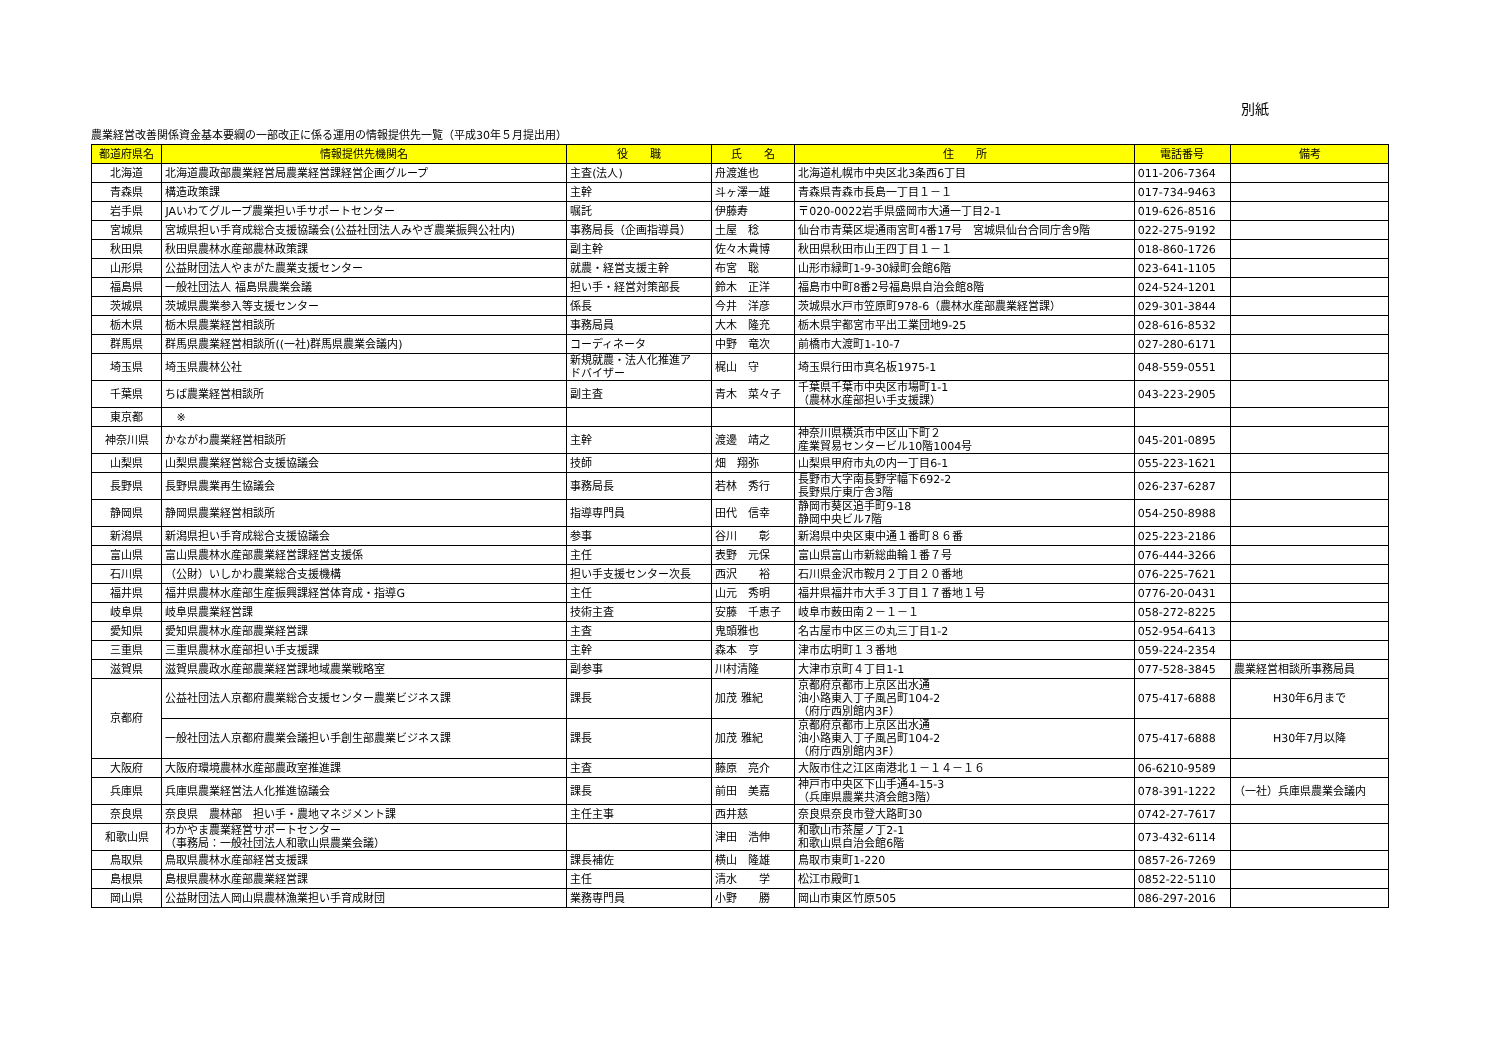別紙
農業経営改善関係資金基本要綱の一部改正に係る運用の情報提供先一覧（平成30年５月提出用）
| 都道府県名 | 情報提供先機関名 | 役 職 | 氏 名 | 住 所 | 電話番号 | 備考 |
| --- | --- | --- | --- | --- | --- | --- |
| 北海道 | 北海道農政部農業経営局農業経営課経営企画グループ | 主査(法人) | 舟渡進也 | 北海道札幌市中央区北3条西6丁目 | 011-206-7364 | |
| 青森県 | 構造政策課 | 主幹 | 斗ヶ澤一雄 | 青森県青森市長島一丁目１－１ | 017-734-9463 | |
| 岩手県 | JAいわてグループ農業担い手サポートセンター | 嘱託 | 伊藤寿 | 〒020-0022岩手県盛岡市大通一丁目2-1 | 019-626-8516 | |
| 宮城県 | 宮城県担い手育成総合支援協議会(公益社団法人みやぎ農業振興公社内) | 事務局長（企画指導員） | 土屋 稔 | 仙台市青葉区堤通雨宮町4番17号 宮城県仙台合同庁舎9階 | 022-275-9192 | |
| 秋田県 | 秋田県農林水産部農林政策課 | 副主幹 | 佐々木貴博 | 秋田県秋田市山王四丁目１－１ | 018-860-1726 | |
| 山形県 | 公益財団法人やまがた農業支援センター | 就農・経営支援主幹 | 布宮 聡 | 山形市緑町1-9-30緑町会館6階 | 023-641-1105 | |
| 福島県 | 一般社団法人 福島県農業会議 | 担い手・経営対策部長 | 鈴木 正洋 | 福島市中町8番2号福島県自治会館8階 | 024-524-1201 | |
| 茨城県 | 茨城県農業参入等支援センター | 係長 | 今井 洋彦 | 茨城県水戸市笠原町978-6（農林水産部農業経営課） | 029-301-3844 | |
| 栃木県 | 栃木県農業経営相談所 | 事務局員 | 大木 隆充 | 栃木県宇都宮市平出工業団地9-25 | 028-616-8532 | |
| 群馬県 | 群馬県農業経営相談所((一社)群馬県農業会議内) | コーディネータ | 中野 竜次 | 前橋市大渡町1-10-7 | 027-280-6171 | |
| 埼玉県 | 埼玉県農林公社 | 新規就農・法人化推進ア ドバイザー | 梶山 守 | 埼玉県行田市真名板1975-1 | 048-559-0551 | |
| 千葉県 | ちば農業経営相談所 | 副主査 | 青木 菜々子 | 千葉県千葉市中央区市場町1-1 （農林水産部担い手支援課） | 043-223-2905 | |
| 東京都 | ※ | | | | | |
| 神奈川県 | かながわ農業経営相談所 | 主幹 | 渡邊 靖之 | 神奈川県横浜市中区山下町２ 産業貿易センタービル10階1004号 | 045-201-0895 | |
| 山梨県 | 山梨県農業経営総合支援協議会 | 技師 | 畑 翔弥 | 山梨県甲府市丸の内一丁目6-1 | 055-223-1621 | |
| 長野県 | 長野県農業再生協議会 | 事務局長 | 若林 秀行 | 長野市大字南長野字幅下692-2 長野県庁東庁舎3階 | 026-237-6287 | |
| 静岡県 | 静岡県農業経営相談所 | 指導専門員 | 田代 信幸 | 静岡市葵区追手町9-18 静岡中央ビル7階 | 054-250-8988 | |
| 新潟県 | 新潟県担い手育成総合支援協議会 | 参事 | 谷川 彰 | 新潟県中央区東中通１番町８６番 | 025-223-2186 | |
| 富山県 | 富山県農林水産部農業経営課経営支援係 | 主任 | 表野 元保 | 富山県富山市新総曲輪１番７号 | 076-444-3266 | |
| 石川県 | （公財）いしかわ農業総合支援機構 | 担い手支援センター次長 | 西沢 裕 | 石川県金沢市鞍月２丁目２０番地 | 076-225-7621 | |
| 福井県 | 福井県農林水産部生産振興課経営体育成・指導G | 主任 | 山元 秀明 | 福井県福井市大手３丁目１７番地１号 | 0776-20-0431 | |
| 岐阜県 | 岐阜県農業経営課 | 技術主査 | 安藤 千恵子 | 岐阜市薮田南２－１－１ | 058-272-8225 | |
| 愛知県 | 愛知県農林水産部農業経営課 | 主査 | 鬼頭雅也 | 名古屋市中区三の丸三丁目1-2 | 052-954-6413 | |
| 三重県 | 三重県農林水産部担い手支援課 | 主幹 | 森本 亨 | 津市広明町１３番地 | 059-224-2354 | |
| 滋賀県 | 滋賀県農政水産部農業経営課地域農業戦略室 | 副参事 | 川村清隆 | 大津市京町４丁目1-1 | 077-528-3845 | 農業経営相談所事務局員 |
| 京都府 | 公益社団法人京都府農業総合支援センター農業ビジネス課 | 課長 | 加茂 雅紀 | 京都府京都市上京区出水通 油小路東入丁子風呂町104-2 （府庁西別館内3F） | 075-417-6888 | H30年6月まで |
| | 一般社団法人京都府農業会議担い手創生部農業ビジネス課 | 課長 | 加茂 雅紀 | 京都府京都市上京区出水通 油小路東入丁子風呂町104-2 （府庁西別館内3F） | 075-417-6888 | H30年7月以降 |
| 大阪府 | 大阪府環境農林水産部農政室推進課 | 主査 | 藤原 亮介 | 大阪市住之江区南港北１－１４－１６ | 06-6210-9589 | |
| 兵庫県 | 兵庫県農業経営法人化推進協議会 | 課長 | 前田 美嘉 | 神戸市中央区下山手通4-15-3 （兵庫県農業共済会館3階） | 078-391-1222 | （一社）兵庫県農業会議内 |
| 奈良県 | 奈良県 農林部 担い手・農地マネジメント課 | 主任主事 | 西井慈 | 奈良県奈良市登大路町30 | 0742-27-7617 | |
| 和歌山県 | わかやま農業経営サポートセンター （事務局：一般社団法人和歌山県農業会議） | | 津田 浩伸 | 和歌山市茶屋ノ丁2-1 和歌山県自治会館6階 | 073-432-6114 | |
| 鳥取県 | 鳥取県農林水産部経営支援課 | 課長補佐 | 横山 隆雄 | 鳥取市東町1-220 | 0857-26-7269 | |
| 島根県 | 島根県農林水産部農業経営課 | 主任 | 清水 学 | 松江市殿町1 | 0852-22-5110 | |
| 岡山県 | 公益財団法人岡山県農林漁業担い手育成財団 | 業務専門員 | 小野 勝 | 岡山市東区竹原505 | 086-297-2016 | |